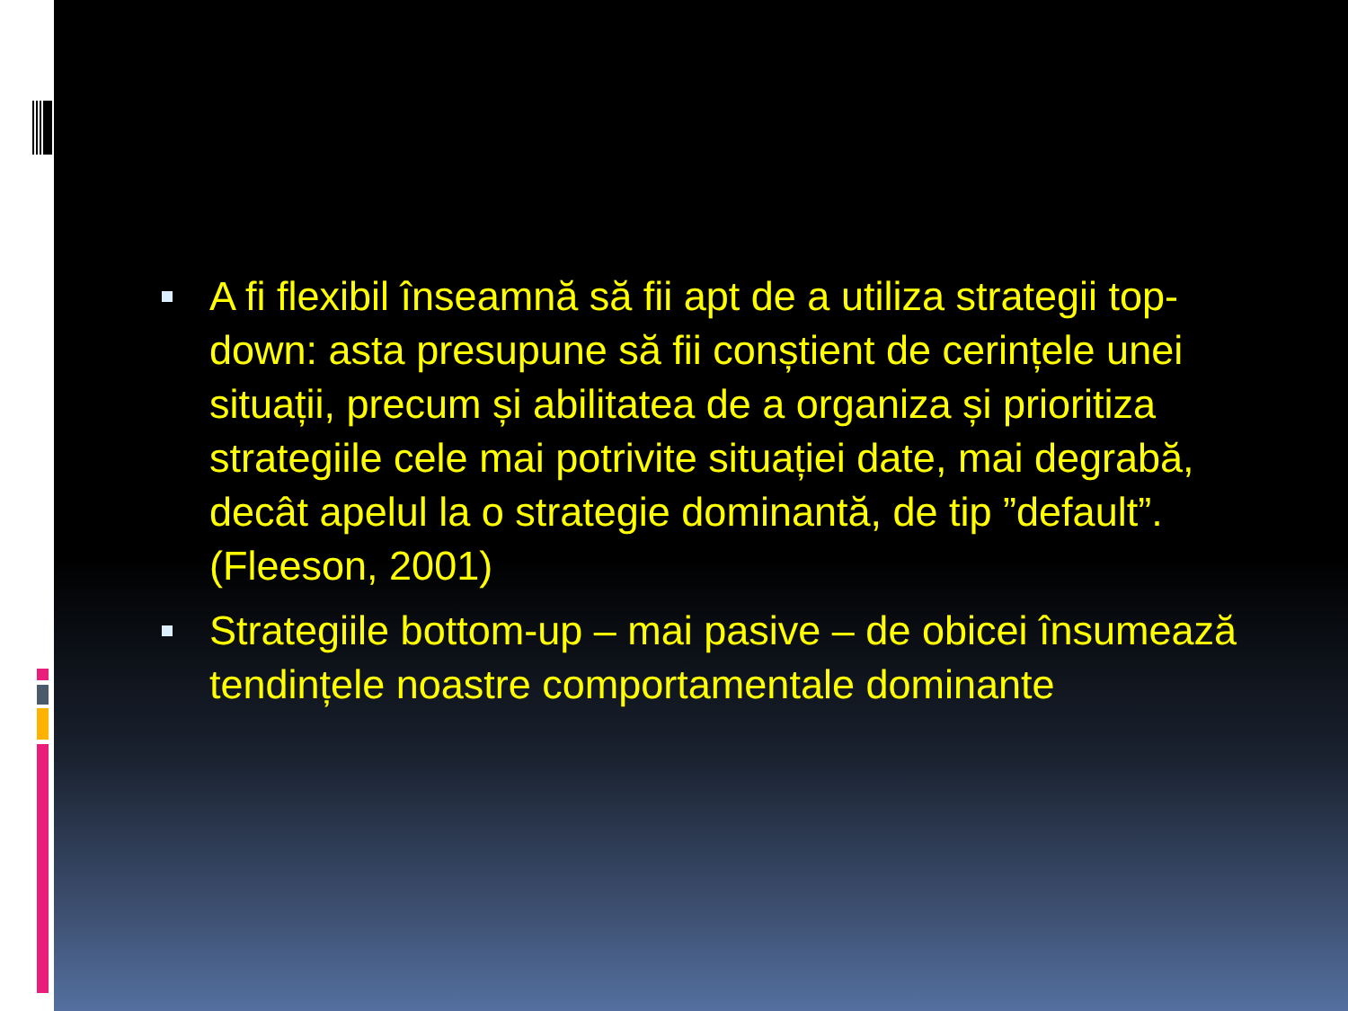A fi flexibil înseamnă să fii apt de a utiliza strategii top-down: asta presupune să fii conștient de cerințele unei situații, precum și abilitatea de a organiza și prioritiza strategiile cele mai potrivite situației date, mai degrabă, decât apelul la o strategie dominantă, de tip ”default”. (Fleeson, 2001)
Strategiile bottom-up – mai pasive – de obicei însumează tendințele noastre comportamentale dominante